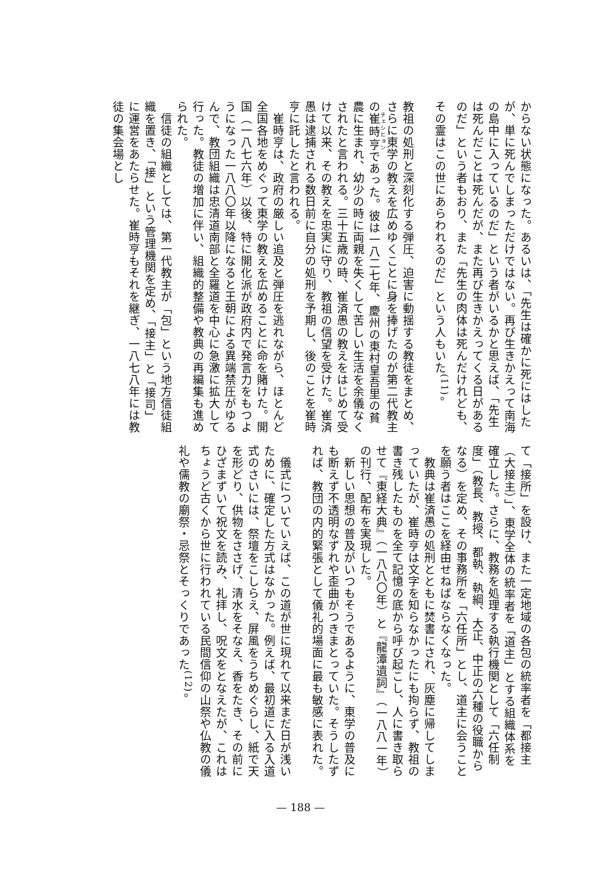からない状態になった。あるいは、「先生は確かに死にはしたが、単に死んでしまっただけではない。再び生きかえって南海の島中に入っているのだ」という者がいるかと思えば、「先生は死んだことは死んだが、また再び生きかえってくる日があるのだ」という者もおり、また「先生の肉体は死んだけれども、その霊はこの世にあらわれるのだ」という人もいた<sup>(11)</sup>。
　
教祖の処刑と深刻化する弾圧、迫害に動揺する教徒をまとめ、さらに東学の教えを広めゆくことに身を捧げたのが第二代教主の崔時亨であった。彼は一八二七年、慶州の東村皇吾里の貧農に生まれ、幼少の時に両親を失くして苦しい生活を余儀なくされたと言われる。三十五歳の時、崔済愚の教えをはじめて受けて以来、その教えを忠実に守り、教祖の信望を受けた。崔済愚は逮捕される数日前に自分の処刑を予期し、後のことを崔時亨に託したと言われる。
　崔時亨は、政府の厳しい追及と弾圧を逃れながら、ほとんど全国各地をめぐって東学の教えを広めることに命を賭けた。開国（一八七六年）以後、特に開化派が政府内で発言力をもつようになった一八八〇年以降になると王朝による異端禁圧がゆるんで、教団組織は忠清道南部と全羅道を中心に急激に拡大して行った。教徒の増加に伴い、組織的整備や教典の再編集も進められた。
　信徒の組織としては、第一代教主が「包」という地方信徒組織を置き、「接」という管理機関を定め、「接主」と「接司」に運営をあたらせた。崔時亨もそれを継ぎ、一八七八年には教徒の集会場とし
て「接所」を設け、また一定地域の各包の統率者を「都接主（大接主）」、東学全体の統率者を「道主」とする組織体系を確立した。さらに、教務を処理する執行機関として「六任制度」（教長、教授、都執、執綱、大正、中正の六種の役職からなる）を定め、その事務所を「六任所」とし、道主に会うことを願う者はここを経由せねばならなくなった。
　教典は崔済愚の処刑とともに焚書にされ、灰塵に帰してしまっていたが、崔時亨は文字を知らなかったにも拘らず、教祖の書き残したものを全て記憶の底から呼び起こし、人に書き取らせて『東経大典』（一八八〇年）と『龍潭遺詞』（一八八一年）の刊行、配布を実現した。
　新しい思想の普及がいつもそうであるように、東学の普及にも断えず不透明なずれや歪曲がつきまとっていた。そうしたずれば、教団の内的緊張として儀礼的場面に最も敏感に表れた。
　
　儀式についていえば、この道が世に現れて以来まだ日が浅いために、確定した方式はなかった。例えば、最初道に入る入道式のさいには、祭壇をこしらえ、屏風をうちめぐらし、紙で天を形どり、供物をささげ、清水をそなえ、香をたき、その前にひざまずいて祝文を読み、礼拝し、呪文をとなえたが、これはちょうど古くから世に行われている民間信仰の山祭や仏教の儀礼や儒教の廟祭・忌祭とそっくりであった<sup>(12)</sup>。
— 188 —